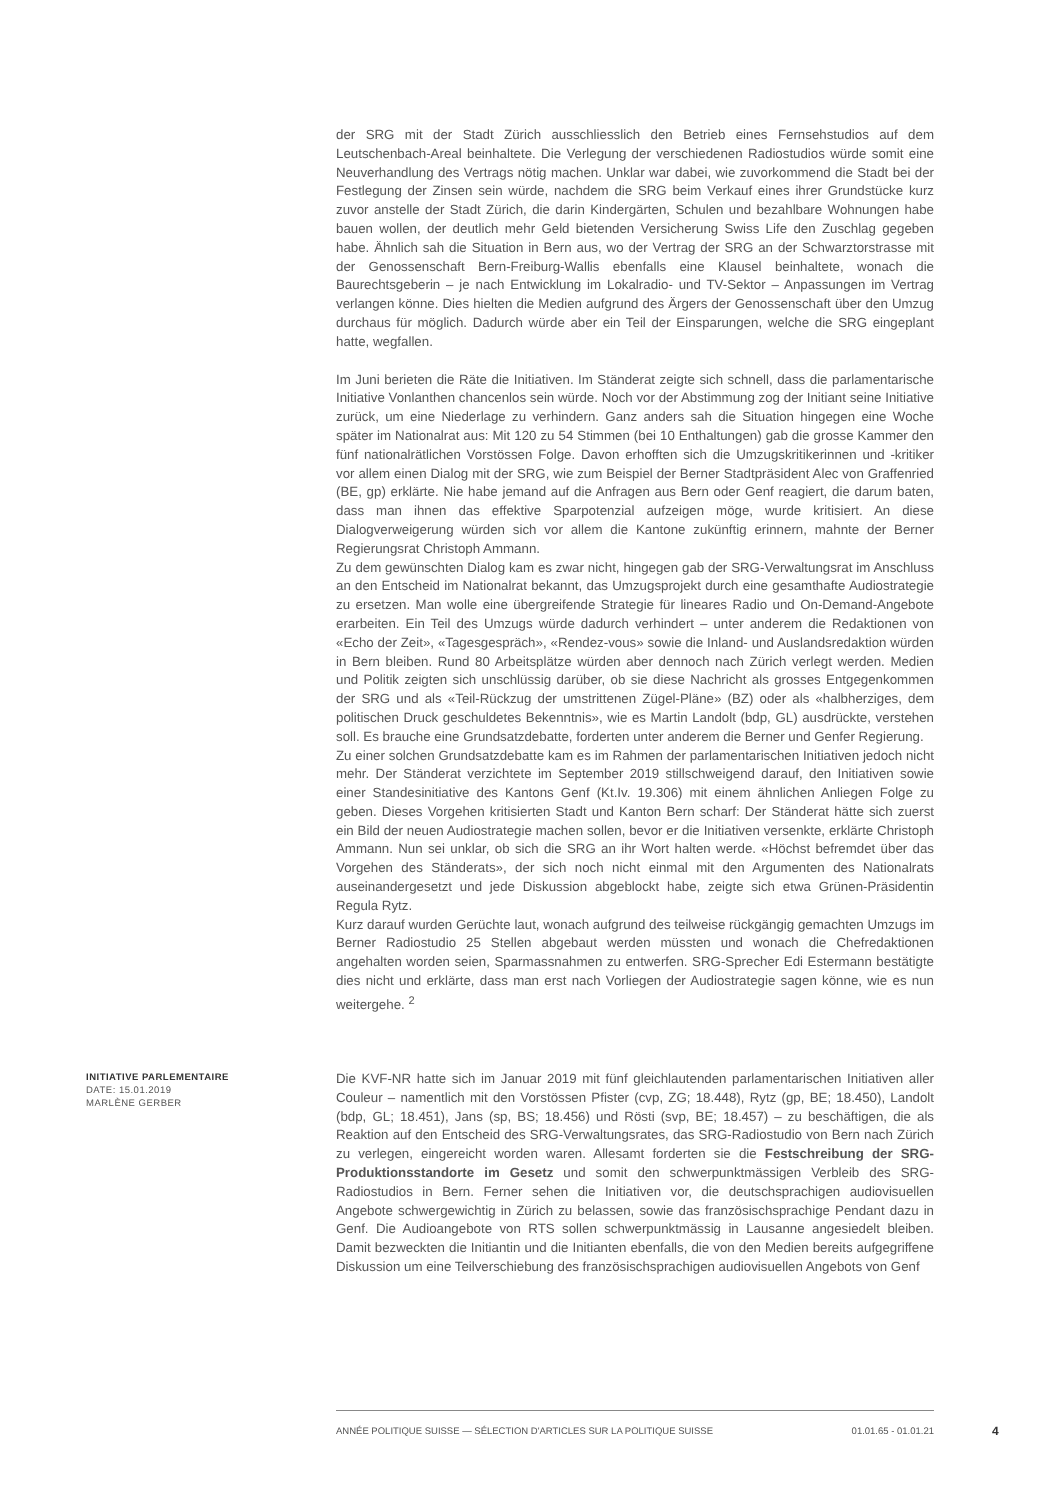der SRG mit der Stadt Zürich ausschliesslich den Betrieb eines Fernsehstudios auf dem Leutschenbach-Areal beinhaltete. Die Verlegung der verschiedenen Radiostudios würde somit eine Neuverhandlung des Vertrags nötig machen. Unklar war dabei, wie zuvorkommend die Stadt bei der Festlegung der Zinsen sein würde, nachdem die SRG beim Verkauf eines ihrer Grundstücke kurz zuvor anstelle der Stadt Zürich, die darin Kindergärten, Schulen und bezahlbare Wohnungen habe bauen wollen, der deutlich mehr Geld bietenden Versicherung Swiss Life den Zuschlag gegeben habe. Ähnlich sah die Situation in Bern aus, wo der Vertrag der SRG an der Schwarztorstrasse mit der Genossenschaft Bern-Freiburg-Wallis ebenfalls eine Klausel beinhaltete, wonach die Baurechtsgeberin – je nach Entwicklung im Lokalradio- und TV-Sektor – Anpassungen im Vertrag verlangen könne. Dies hielten die Medien aufgrund des Ärgers der Genossenschaft über den Umzug durchaus für möglich. Dadurch würde aber ein Teil der Einsparungen, welche die SRG eingeplant hatte, wegfallen.
Im Juni berieten die Räte die Initiativen. Im Ständerat zeigte sich schnell, dass die parlamentarische Initiative Vonlanthen chancenlos sein würde. Noch vor der Abstimmung zog der Initiant seine Initiative zurück, um eine Niederlage zu verhindern. Ganz anders sah die Situation hingegen eine Woche später im Nationalrat aus: Mit 120 zu 54 Stimmen (bei 10 Enthaltungen) gab die grosse Kammer den fünf nationalrätlichen Vorstössen Folge. Davon erhofften sich die Umzugskritikerinnen und -kritiker vor allem einen Dialog mit der SRG, wie zum Beispiel der Berner Stadtpräsident Alec von Graffenried (BE, gp) erklärte. Nie habe jemand auf die Anfragen aus Bern oder Genf reagiert, die darum baten, dass man ihnen das effektive Sparpotenzial aufzeigen möge, wurde kritisiert. An diese Dialogverweigerung würden sich vor allem die Kantone zukünftig erinnern, mahnte der Berner Regierungsrat Christoph Ammann.
Zu dem gewünschten Dialog kam es zwar nicht, hingegen gab der SRG-Verwaltungsrat im Anschluss an den Entscheid im Nationalrat bekannt, das Umzugsprojekt durch eine gesamthafte Audiostrategie zu ersetzen. Man wolle eine übergreifende Strategie für lineares Radio und On-Demand-Angebote erarbeiten. Ein Teil des Umzugs würde dadurch verhindert – unter anderem die Redaktionen von «Echo der Zeit», «Tagesgespräch», «Rendez-vous» sowie die Inland- und Auslandsredaktion würden in Bern bleiben. Rund 80 Arbeitsplätze würden aber dennoch nach Zürich verlegt werden. Medien und Politik zeigten sich unschlüssig darüber, ob sie diese Nachricht als grosses Entgegenkommen der SRG und als «Teil-Rückzug der umstrittenen Zügel-Pläne» (BZ) oder als «halbherziges, dem politischen Druck geschuldetes Bekenntnis», wie es Martin Landolt (bdp, GL) ausdrückte, verstehen soll. Es brauche eine Grundsatzdebatte, forderten unter anderem die Berner und Genfer Regierung.
Zu einer solchen Grundsatzdebatte kam es im Rahmen der parlamentarischen Initiativen jedoch nicht mehr. Der Ständerat verzichtete im September 2019 stillschweigend darauf, den Initiativen sowie einer Standesinitiative des Kantons Genf (Kt.Iv. 19.306) mit einem ähnlichen Anliegen Folge zu geben. Dieses Vorgehen kritisierten Stadt und Kanton Bern scharf: Der Ständerat hätte sich zuerst ein Bild der neuen Audiostrategie machen sollen, bevor er die Initiativen versenkte, erklärte Christoph Ammann. Nun sei unklar, ob sich die SRG an ihr Wort halten werde. «Höchst befremdet über das Vorgehen des Ständerats», der sich noch nicht einmal mit den Argumenten des Nationalrats auseinandergesetzt und jede Diskussion abgeblockt habe, zeigte sich etwa Grünen-Präsidentin Regula Rytz.
Kurz darauf wurden Gerüchte laut, wonach aufgrund des teilweise rückgängig gemachten Umzugs im Berner Radiostudio 25 Stellen abgebaut werden müssten und wonach die Chefredaktionen angehalten worden seien, Sparmassnahmen zu entwerfen. SRG-Sprecher Edi Estermann bestätigte dies nicht und erklärte, dass man erst nach Vorliegen der Audiostrategie sagen könne, wie es nun weitergehe. <sup>2</sup>
INITIATIVE PARLEMENTAIRE
DATE: 15.01.2019
MARLÈNE GERBER
Die KVF-NR hatte sich im Januar 2019 mit fünf gleichlautenden parlamentarischen Initiativen aller Couleur – namentlich mit den Vorstössen Pfister (cvp, ZG; 18.448), Rytz (gp, BE; 18.450), Landolt (bdp, GL; 18.451), Jans (sp, BS; 18.456) und Rösti (svp, BE; 18.457) – zu beschäftigen, die als Reaktion auf den Entscheid des SRG-Verwaltungsrates, das SRG-Radiostudio von Bern nach Zürich zu verlegen, eingereicht worden waren. Allesamt forderten sie die Festschreibung der SRG-Produktionsstandorte im Gesetz und somit den schwerpunktmässigen Verbleib des SRG-Radiostudios in Bern. Ferner sehen die Initiativen vor, die deutschsprachigen audiovisuellen Angebote schwergewichtig in Zürich zu belassen, sowie das französischsprachige Pendant dazu in Genf. Die Audioangebote von RTS sollen schwerpunktmässig in Lausanne angesiedelt bleiben. Damit bezweckten die Initiantin und die Initianten ebenfalls, die von den Medien bereits aufgegriffene Diskussion um eine Teilverschiebung des französischsprachigen audiovisuellen Angebots von Genf
ANNÉE POLITIQUE SUISSE — SÉLECTION D'ARTICLES SUR LA POLITIQUE SUISSE 01.01.65 - 01.01.21
4